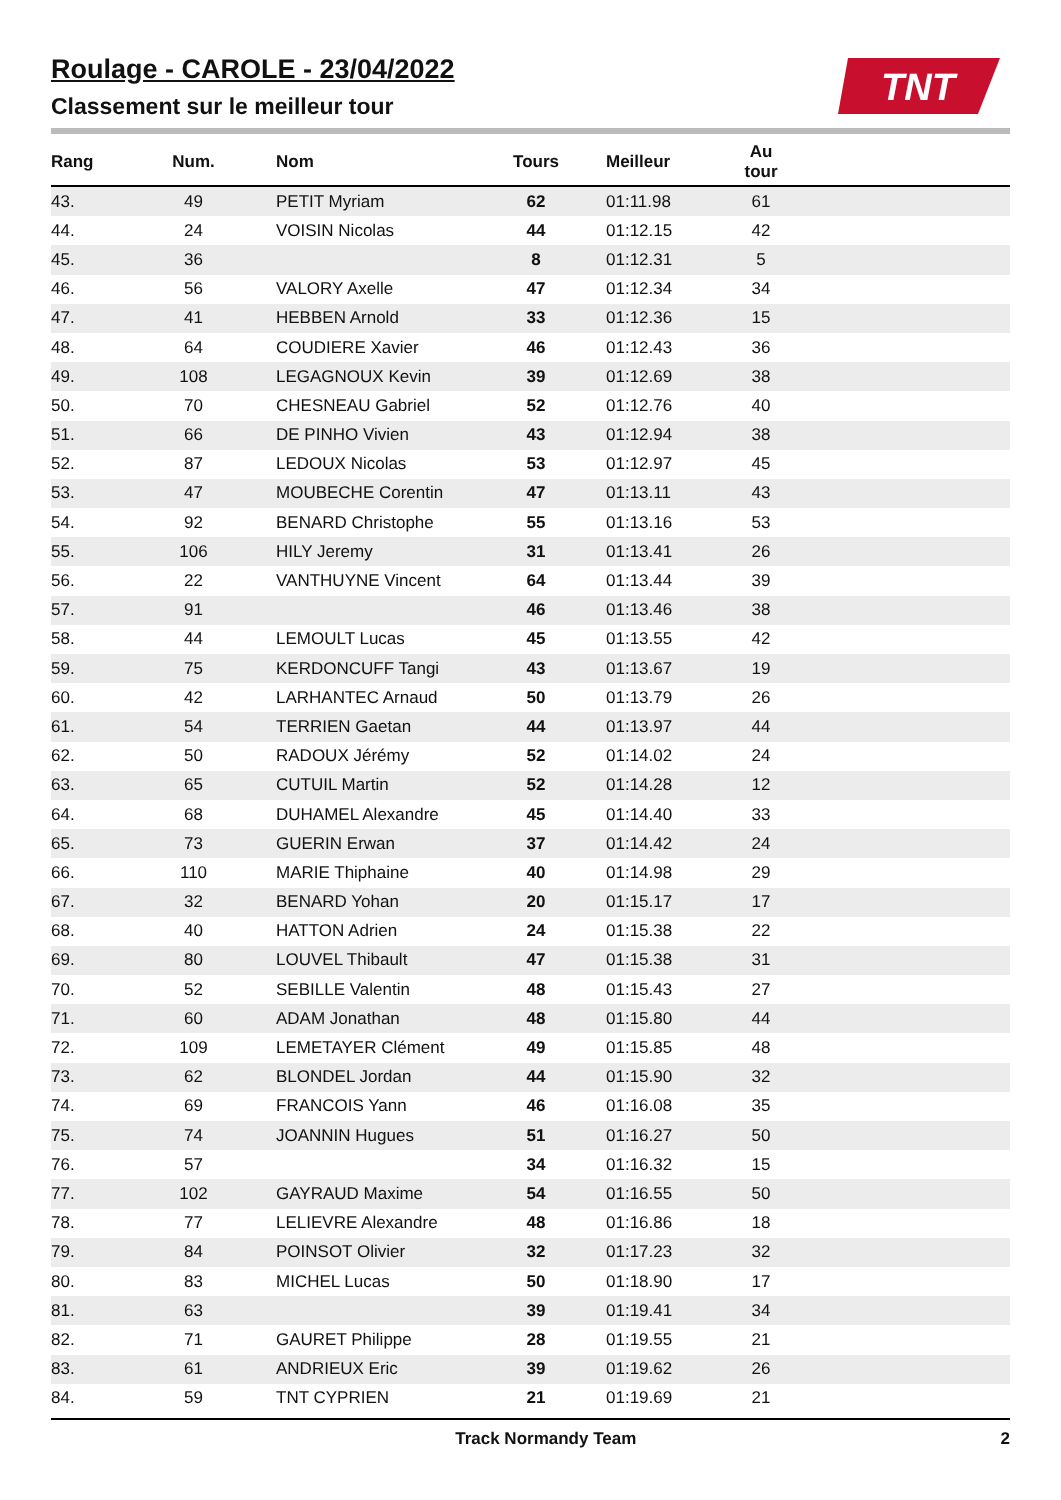Roulage - CAROLE - 23/04/2022
Classement sur le meilleur tour
TNT
| Rang | Num. | Nom | Tours | Meilleur | Au tour | |
| --- | --- | --- | --- | --- | --- | --- |
| 43. | 49 | PETIT Myriam | 62 | 01:11.98 | 61 | |
| 44. | 24 | VOISIN Nicolas | 44 | 01:12.15 | 42 | |
| 45. | 36 | | 8 | 01:12.31 | 5 | |
| 46. | 56 | VALORY Axelle | 47 | 01:12.34 | 34 | |
| 47. | 41 | HEBBEN Arnold | 33 | 01:12.36 | 15 | |
| 48. | 64 | COUDIERE Xavier | 46 | 01:12.43 | 36 | |
| 49. | 108 | LEGAGNOUX Kevin | 39 | 01:12.69 | 38 | |
| 50. | 70 | CHESNEAU Gabriel | 52 | 01:12.76 | 40 | |
| 51. | 66 | DE PINHO Vivien | 43 | 01:12.94 | 38 | |
| 52. | 87 | LEDOUX Nicolas | 53 | 01:12.97 | 45 | |
| 53. | 47 | MOUBECHE Corentin | 47 | 01:13.11 | 43 | |
| 54. | 92 | BENARD Christophe | 55 | 01:13.16 | 53 | |
| 55. | 106 | HILY Jeremy | 31 | 01:13.41 | 26 | |
| 56. | 22 | VANTHUYNE Vincent | 64 | 01:13.44 | 39 | |
| 57. | 91 | | 46 | 01:13.46 | 38 | |
| 58. | 44 | LEMOULT Lucas | 45 | 01:13.55 | 42 | |
| 59. | 75 | KERDONCUFF Tangi | 43 | 01:13.67 | 19 | |
| 60. | 42 | LARHANTEC Arnaud | 50 | 01:13.79 | 26 | |
| 61. | 54 | TERRIEN Gaetan | 44 | 01:13.97 | 44 | |
| 62. | 50 | RADOUX Jérémy | 52 | 01:14.02 | 24 | |
| 63. | 65 | CUTUIL Martin | 52 | 01:14.28 | 12 | |
| 64. | 68 | DUHAMEL Alexandre | 45 | 01:14.40 | 33 | |
| 65. | 73 | GUERIN Erwan | 37 | 01:14.42 | 24 | |
| 66. | 110 | MARIE Thiphaine | 40 | 01:14.98 | 29 | |
| 67. | 32 | BENARD Yohan | 20 | 01:15.17 | 17 | |
| 68. | 40 | HATTON Adrien | 24 | 01:15.38 | 22 | |
| 69. | 80 | LOUVEL Thibault | 47 | 01:15.38 | 31 | |
| 70. | 52 | SEBILLE Valentin | 48 | 01:15.43 | 27 | |
| 71. | 60 | ADAM Jonathan | 48 | 01:15.80 | 44 | |
| 72. | 109 | LEMETAYER Clément | 49 | 01:15.85 | 48 | |
| 73. | 62 | BLONDEL Jordan | 44 | 01:15.90 | 32 | |
| 74. | 69 | FRANCOIS Yann | 46 | 01:16.08 | 35 | |
| 75. | 74 | JOANNIN Hugues | 51 | 01:16.27 | 50 | |
| 76. | 57 | | 34 | 01:16.32 | 15 | |
| 77. | 102 | GAYRAUD Maxime | 54 | 01:16.55 | 50 | |
| 78. | 77 | LELIEVRE Alexandre | 48 | 01:16.86 | 18 | |
| 79. | 84 | POINSOT Olivier | 32 | 01:17.23 | 32 | |
| 80. | 83 | MICHEL Lucas | 50 | 01:18.90 | 17 | |
| 81. | 63 | | 39 | 01:19.41 | 34 | |
| 82. | 71 | GAURET Philippe | 28 | 01:19.55 | 21 | |
| 83. | 61 | ANDRIEUX Eric | 39 | 01:19.62 | 26 | |
| 84. | 59 | TNT CYPRIEN | 21 | 01:19.69 | 21 | |
Track Normandy Team 2